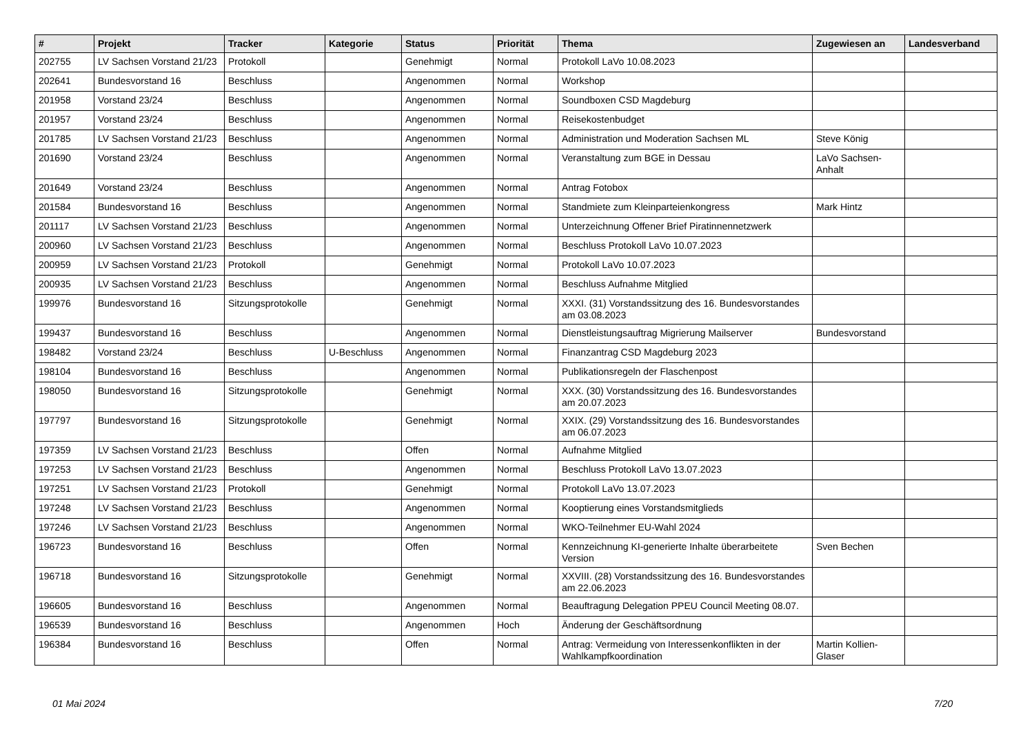| # | Projekt | Tracker | Kategorie | Status | Priorität | Thema | Zugewiesen an | Landesverband |
| --- | --- | --- | --- | --- | --- | --- | --- | --- |
| 202755 | LV Sachsen Vorstand 21/23 | Protokoll | | Genehmigt | Normal | Protokoll LaVo 10.08.2023 | | |
| 202641 | Bundesvorstand 16 | Beschluss | | Angenommen | Normal | Workshop | | |
| 201958 | Vorstand 23/24 | Beschluss | | Angenommen | Normal | Soundboxen CSD Magdeburg | | |
| 201957 | Vorstand 23/24 | Beschluss | | Angenommen | Normal | Reisekostenbudget | | |
| 201785 | LV Sachsen Vorstand 21/23 | Beschluss | | Angenommen | Normal | Administration und Moderation Sachsen ML | Steve König | |
| 201690 | Vorstand 23/24 | Beschluss | | Angenommen | Normal | Veranstaltung zum BGE in Dessau | LaVo Sachsen-Anhalt | |
| 201649 | Vorstand 23/24 | Beschluss | | Angenommen | Normal | Antrag Fotobox | | |
| 201584 | Bundesvorstand 16 | Beschluss | | Angenommen | Normal | Standmiete zum Kleinparteienkongress | Mark Hintz | |
| 201117 | LV Sachsen Vorstand 21/23 | Beschluss | | Angenommen | Normal | Unterzeichnung Offener Brief Piratinnennetzwerk | | |
| 200960 | LV Sachsen Vorstand 21/23 | Beschluss | | Angenommen | Normal | Beschluss Protokoll LaVo 10.07.2023 | | |
| 200959 | LV Sachsen Vorstand 21/23 | Protokoll | | Genehmigt | Normal | Protokoll LaVo 10.07.2023 | | |
| 200935 | LV Sachsen Vorstand 21/23 | Beschluss | | Angenommen | Normal | Beschluss Aufnahme Mitglied | | |
| 199976 | Bundesvorstand 16 | Sitzungsprotokolle | | Genehmigt | Normal | XXXI. (31) Vorstandssitzung des 16. Bundesvorstandes am 03.08.2023 | | |
| 199437 | Bundesvorstand 16 | Beschluss | | Angenommen | Normal | Dienstleistungsauftrag Migrierung Mailserver | Bundesvorstand | |
| 198482 | Vorstand 23/24 | Beschluss | U-Beschluss | Angenommen | Normal | Finanzantrag CSD Magdeburg 2023 | | |
| 198104 | Bundesvorstand 16 | Beschluss | | Angenommen | Normal | Publikationsregeln der Flaschenpost | | |
| 198050 | Bundesvorstand 16 | Sitzungsprotokolle | | Genehmigt | Normal | XXX. (30) Vorstandssitzung des 16. Bundesvorstandes am 20.07.2023 | | |
| 197797 | Bundesvorstand 16 | Sitzungsprotokolle | | Genehmigt | Normal | XXIX. (29) Vorstandssitzung des 16. Bundesvorstandes am 06.07.2023 | | |
| 197359 | LV Sachsen Vorstand 21/23 | Beschluss | | Offen | Normal | Aufnahme Mitglied | | |
| 197253 | LV Sachsen Vorstand 21/23 | Beschluss | | Angenommen | Normal | Beschluss Protokoll LaVo 13.07.2023 | | |
| 197251 | LV Sachsen Vorstand 21/23 | Protokoll | | Genehmigt | Normal | Protokoll LaVo 13.07.2023 | | |
| 197248 | LV Sachsen Vorstand 21/23 | Beschluss | | Angenommen | Normal | Kooptierung eines Vorstandsmitglieds | | |
| 197246 | LV Sachsen Vorstand 21/23 | Beschluss | | Angenommen | Normal | WKO-Teilnehmer EU-Wahl 2024 | | |
| 196723 | Bundesvorstand 16 | Beschluss | | Offen | Normal | Kennzeichnung KI-generierte Inhalte überarbeitete Version | Sven Bechen | |
| 196718 | Bundesvorstand 16 | Sitzungsprotokolle | | Genehmigt | Normal | XXVIII. (28) Vorstandssitzung des 16. Bundesvorstandes am 22.06.2023 | | |
| 196605 | Bundesvorstand 16 | Beschluss | | Angenommen | Normal | Beauftragung Delegation PPEU Council Meeting 08.07. | | |
| 196539 | Bundesvorstand 16 | Beschluss | | Angenommen | Hoch | Änderung der Geschäftsordnung | | |
| 196384 | Bundesvorstand 16 | Beschluss | | Offen | Normal | Antrag: Vermeidung von Interessenkonflikten in der Wahlkampfkoordination | Martin Kollien-Glaser | |
01 Mai 2024 7/20